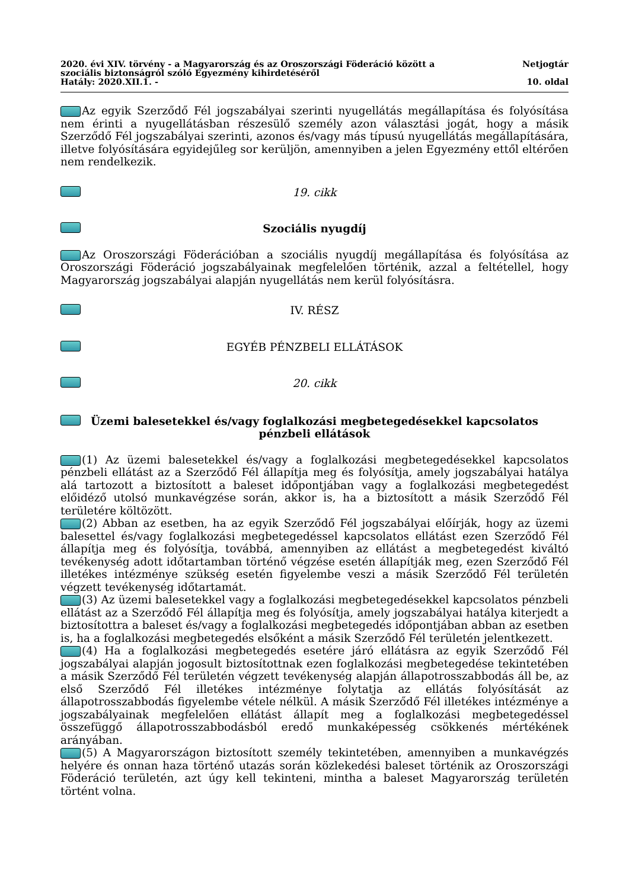2020. évi XIV. törvény - a Magyarország és az Oroszországi Föderáció között a
szociális biztonságról szóló Egyezmény kihirdetéséről Netjogtár
Hatály: 2020.XII.1. - 10. oldal
Az egyik Szerződő Fél jogszabályai szerinti nyugellátás megállapítása és folyósítása nem érinti a nyugellátásban részesülő személy azon választási jogát, hogy a másik Szerződő Fél jogszabályai szerinti, azonos és/vagy más típusú nyugellátás megállapítására, illetve folyósítására egyidejűleg sor kerüljön, amennyiben a jelen Egyezmény ettől eltérően nem rendelkezik.
19. cikk
Szociális nyugdíj
Az Oroszországi Föderációban a szociális nyugdíj megállapítása és folyósítása az Oroszországi Föderáció jogszabályainak megfelelően történik, azzal a feltétellel, hogy Magyarország jogszabályai alapján nyugellátás nem kerül folyósításra.
IV. RÉSZ
EGYÉB PÉNZBELI ELLÁTÁSOK
20. cikk
Üzemi balesetekkel és/vagy foglalkozási megbetegedésekkel kapcsolatos
pénzbeli ellátások
(1) Az üzemi balesetekkel és/vagy a foglalkozási megbetegedésekkel kapcsolatos pénzbeli ellátást az a Szerződő Fél állapítja meg és folyósítja, amely jogszabályai hatálya alá tartozott a biztosított a baleset időpontjában vagy a foglalkozási megbetegedést előidéző utolsó munkavégzése során, akkor is, ha a biztosított a másik Szerződő Fél területére költözött.
(2) Abban az esetben, ha az egyik Szerződő Fél jogszabályai előírják, hogy az üzemi balesettel és/vagy foglalkozási megbetegedéssel kapcsolatos ellátást ezen Szerződő Fél állapítja meg és folyósítja, továbbá, amennyiben az ellátást a megbetegedést kiváltó tevékenység adott időtartamban történő végzése esetén állapítják meg, ezen Szerződő Fél illetékes intézménye szükség esetén figyelembe veszi a másik Szerződő Fél területén végzett tevékenység időtartamát.
(3) Az üzemi balesetekkel vagy a foglalkozási megbetegedésekkel kapcsolatos pénzbeli ellátást az a Szerződő Fél állapítja meg és folyósítja, amely jogszabályai hatálya kiterjedt a biztosítottra a baleset és/vagy a foglalkozási megbetegedés időpontjában abban az esetben is, ha a foglalkozási megbetegedés elsőként a másik Szerződő Fél területén jelentkezett.
(4) Ha a foglalkozási megbetegedés esetére járó ellátásra az egyik Szerződő Fél jogszabályai alapján jogosult biztosítottnak ezen foglalkozási megbetegedése tekintetében a másik Szerződő Fél területén végzett tevékenység alapján állapotrosszabbodás áll be, az első Szerződő Fél illetékes intézménye folytatja az ellátás folyósítását az állapotrosszabbodás figyelembe vétele nélkül. A másik Szerződő Fél illetékes intézménye a jogszabályainak megfelelően ellátást állapít meg a foglalkozási megbetegedéssel összefüggő állapotrosszabbodásból eredő munkaképesség csökkenés mértékének arányában.
(5) A Magyarországon biztosított személy tekintetében, amennyiben a munkavégzés helyére és onnan haza történő utazás során közlekedési baleset történik az Oroszországi Föderáció területén, azt úgy kell tekinteni, mintha a baleset Magyarország területén történt volna.